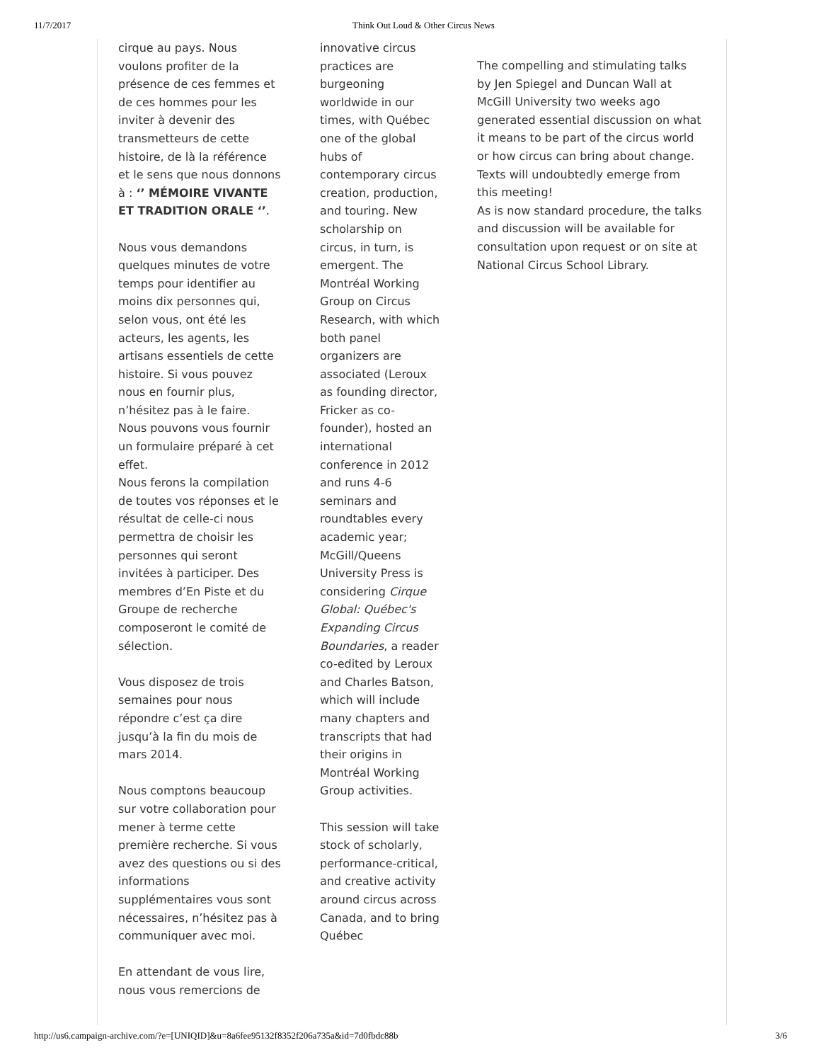11/7/2017 Think Out Loud & Other Circus News
cirque au pays. Nous voulons profiter de la présence de ces femmes et de ces hommes pour les inviter à devenir des transmetteurs de cette histoire, de là la référence et le sens que nous donnons à : ‘’ MÉMOIRE VIVANTE ET TRADITION ORALE ‘’.
Nous vous demandons quelques minutes de votre temps pour identifier au moins dix personnes qui, selon vous, ont été les acteurs, les agents, les artisans essentiels de cette histoire. Si vous pouvez nous en fournir plus, n’hésitez pas à le faire. Nous pouvons vous fournir un formulaire préparé à cet effet.
Nous ferons la compilation de toutes vos réponses et le résultat de celle-ci nous permettra de choisir les personnes qui seront invitées à participer. Des membres d’En Piste et du Groupe de recherche composeront le comité de sélection.
Vous disposez de trois semaines pour nous répondre c’est ça dire jusqu’à la fin du mois de mars 2014.
Nous comptons beaucoup sur votre collaboration pour mener à terme cette première recherche. Si vous avez des questions ou si des informations supplémentaires vous sont nécessaires, n’hésitez pas à communiquer avec moi.
En attendant de vous lire, nous vous remercions de
innovative circus practices are burgeoning worldwide in our times, with Québec one of the global hubs of contemporary circus creation, production, and touring. New scholarship on circus, in turn, is emergent. The Montréal Working Group on Circus Research, with which both panel organizers are associated (Leroux as founding director, Fricker as co-founder), hosted an international conference in 2012 and runs 4-6 seminars and roundtables every academic year; McGill/Queens University Press is considering Cirque Global: Québec's Expanding Circus Boundaries, a reader co-edited by Leroux and Charles Batson, which will include many chapters and transcripts that had their origins in Montréal Working Group activities.
This session will take stock of scholarly, performance-critical, and creative activity around circus across Canada, and to bring Québec
The compelling and stimulating talks by Jen Spiegel and Duncan Wall at McGill University two weeks ago generated essential discussion on what it means to be part of the circus world or how circus can bring about change. Texts will undoubtedly emerge from this meeting!
As is now standard procedure, the talks and discussion will be available for consultation upon request or on site at National Circus School Library.
http://us6.campaign-archive.com/?e=[UNIQID]&u=8a6fee95132f8352f206a735a&id=7d0fbdc88b 3/6